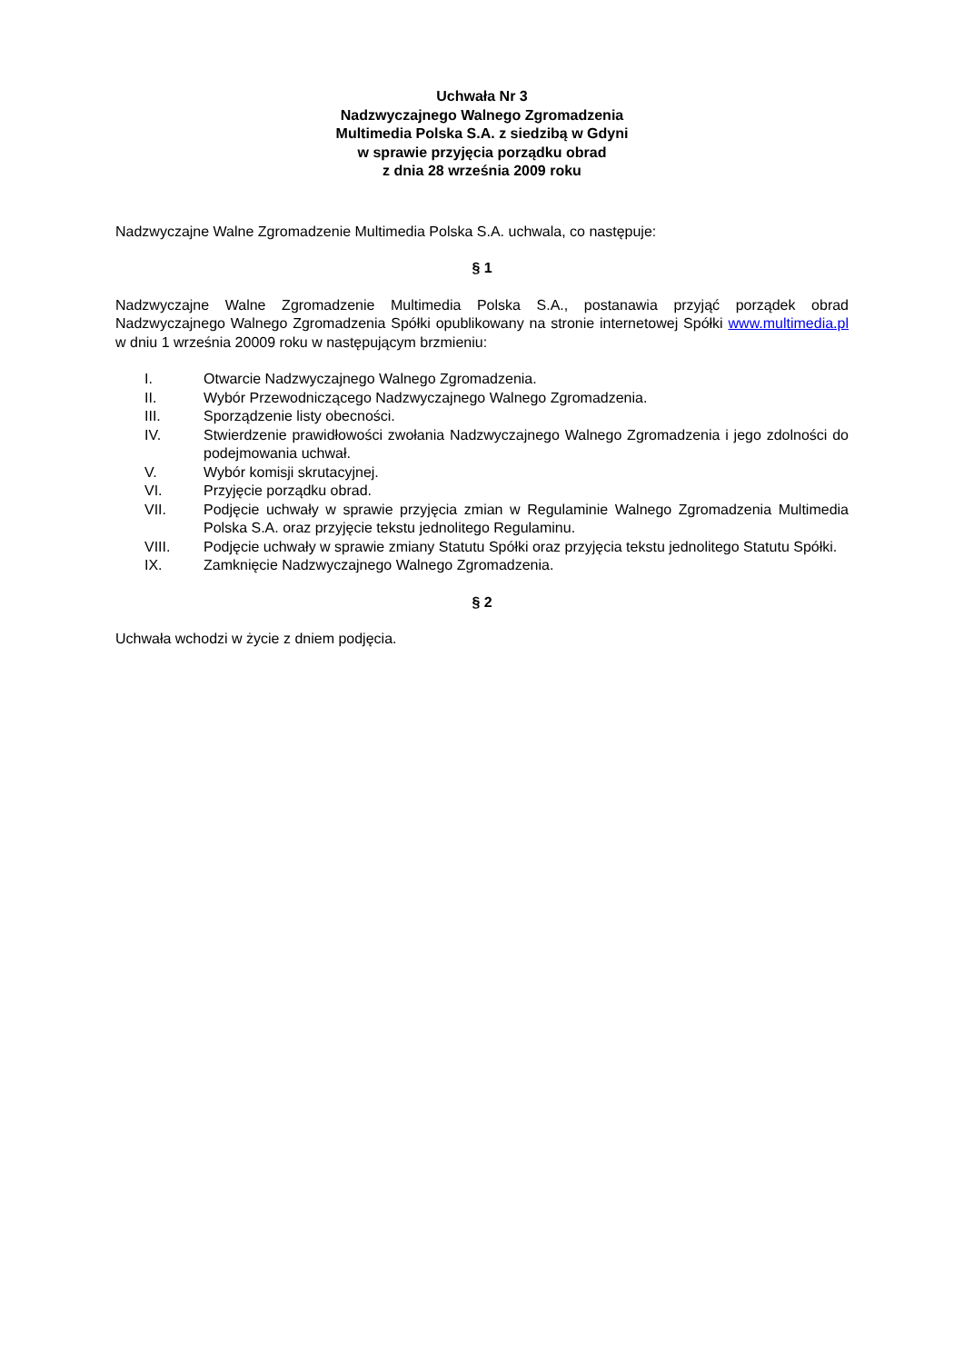Uchwała Nr 3
Nadzwyczajnego Walnego Zgromadzenia
Multimedia Polska S.A. z siedzibą w Gdyni
w sprawie przyjęcia porządku obrad
z dnia 28 września 2009 roku
Nadzwyczajne Walne Zgromadzenie Multimedia Polska S.A. uchwala, co następuje:
§ 1
Nadzwyczajne Walne Zgromadzenie Multimedia Polska S.A., postanawia przyjąć porządek obrad Nadzwyczajnego Walnego Zgromadzenia Spółki opublikowany na stronie internetowej Spółki www.multimedia.pl w dniu 1 września 20009 roku w następującym brzmieniu:
I. Otwarcie Nadzwyczajnego Walnego Zgromadzenia.
II. Wybór Przewodniczącego Nadzwyczajnego Walnego Zgromadzenia.
III. Sporządzenie listy obecności.
IV. Stwierdzenie prawidłowości zwołania Nadzwyczajnego Walnego Zgromadzenia i jego zdolności do podejmowania uchwał.
V. Wybór komisji skrutacyjnej.
VI. Przyjęcie porządku obrad.
VII. Podjęcie uchwały w sprawie przyjęcia zmian w Regulaminie Walnego Zgromadzenia Multimedia Polska S.A. oraz przyjęcie tekstu jednolitego Regulaminu.
VIII. Podjęcie uchwały w sprawie zmiany Statutu Spółki oraz przyjęcia tekstu jednolitego Statutu Spółki.
IX. Zamknięcie Nadzwyczajnego Walnego Zgromadzenia.
§ 2
Uchwała wchodzi w życie z dniem podjęcia.